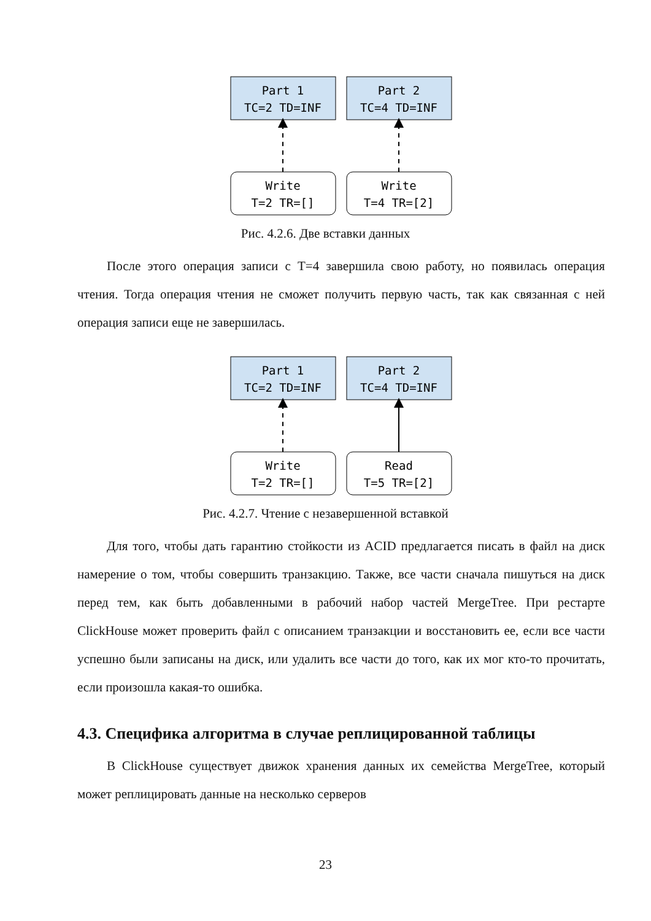Part 1
TC=2 TD=INF
Part 2
TC=4 TD=INF
Write
T=2 TR=[]
Write
T=4 TR=[2]
Рис. 4.2.6. Две вставки данных
После этого операция записи с T=4 завершила свою работу, но появилась операция чтения. Тогда операция чтения не сможет получить первую часть, так как связанная с ней операция записи еще не завершилась.
Part 1
TC=2 TD=INF
Part 2
TC=4 TD=INF
Write
T=2 TR=[]
Read
T=5 TR=[2]
Рис. 4.2.7. Чтение с незавершенной вставкой
Для того, чтобы дать гарантию стойкости из ACID предлагается писать в файл на диск намерение о том, чтобы совершить транзакцию. Также, все части сначала пишуться на диск перед тем, как быть добавленными в рабочий набор частей MergeTree. При рестарте ClickHouse может проверить файл с описанием транзакции и восстановить ее, если все части успешно были записаны на диск, или удалить все части до того, как их мог кто-то прочитать, если произошла какая-то ошибка.
4.3. Специфика алгоритма в случае реплицированной таблицы
В ClickHouse существует движок хранения данных их семейства MergeTree, который может реплицировать данные на несколько серверов
23